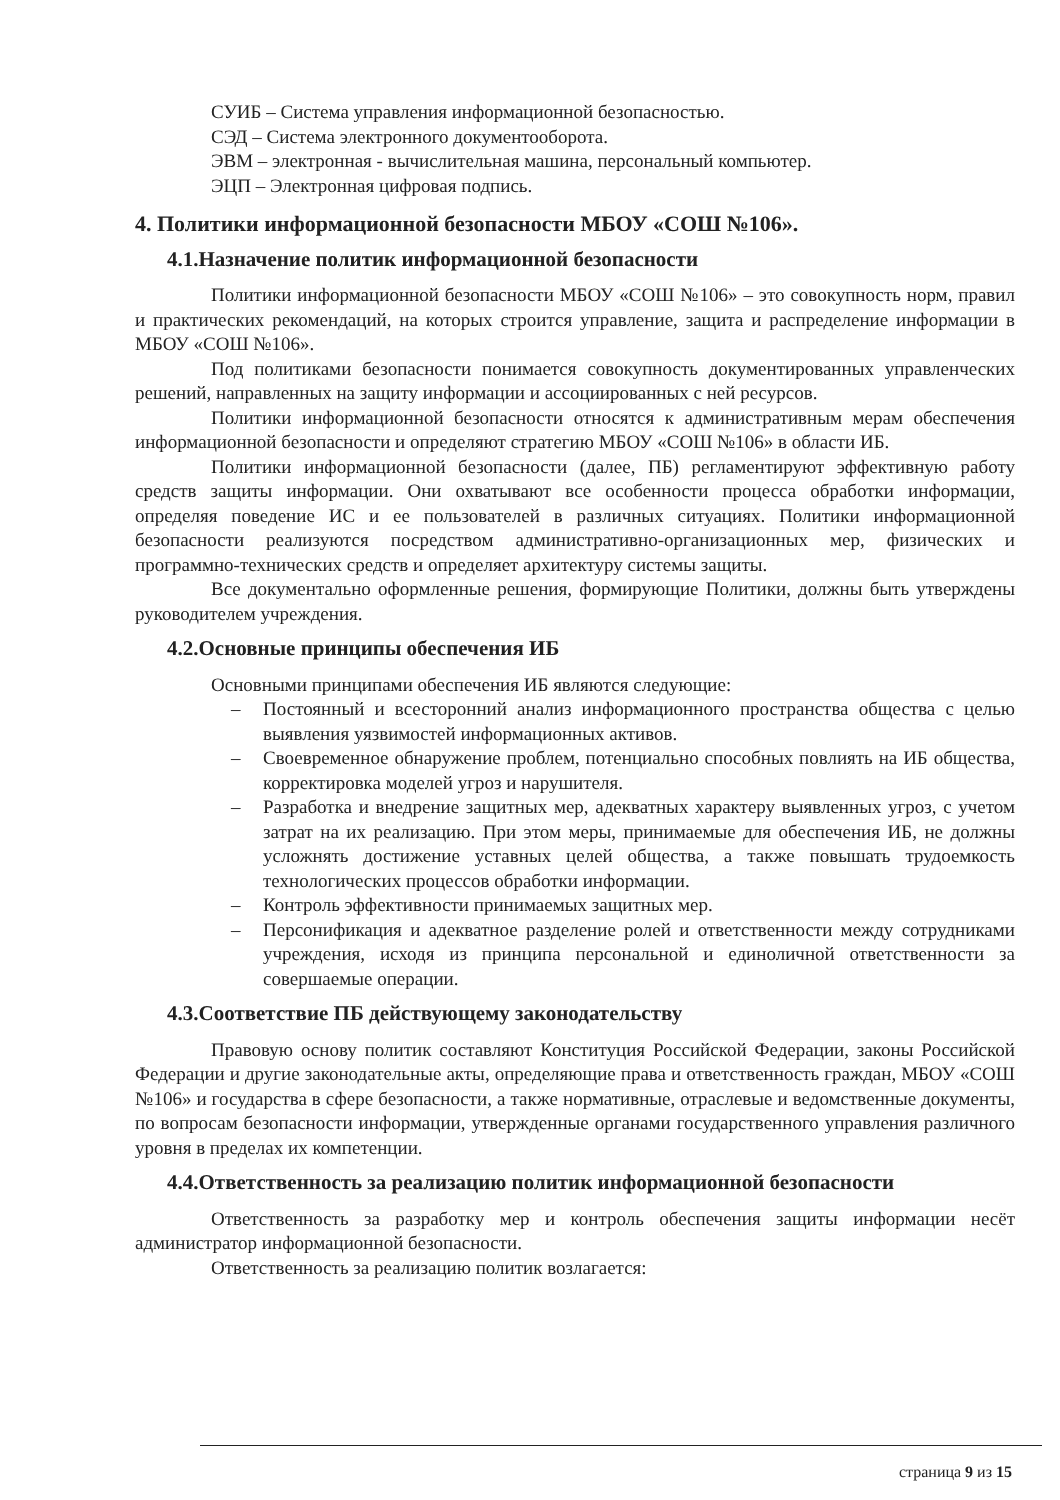СУИБ – Система управления информационной безопасностью.
СЭД – Система электронного документооборота.
ЭВМ – электронная - вычислительная машина, персональный компьютер.
ЭЦП – Электронная цифровая подпись.
4. Политики информационной безопасности МБОУ «СОШ №106».
4.1.Назначение политик информационной безопасности
Политики информационной безопасности МБОУ «СОШ №106» – это совокупность норм, правил и практических рекомендаций, на которых строится управление, защита и распределение информации в МБОУ «СОШ №106».
Под политиками безопасности понимается совокупность документированных управленческих решений, направленных на защиту информации и ассоциированных с ней ресурсов.
Политики информационной безопасности относятся к административным мерам обеспечения информационной безопасности и определяют стратегию МБОУ «СОШ №106» в области ИБ.
Политики информационной безопасности (далее, ПБ) регламентируют эффективную работу средств защиты информации. Они охватывают все особенности процесса обработки информации, определяя поведение ИС и ее пользователей в различных ситуациях. Политики информационной безопасности реализуются посредством административно-организационных мер, физических и программно-технических средств и определяет архитектуру системы защиты.
Все документально оформленные решения, формирующие Политики, должны быть утверждены руководителем учреждения.
4.2.Основные принципы обеспечения ИБ
Основными принципами обеспечения ИБ являются следующие:
– Постоянный и всесторонний анализ информационного пространства общества с целью выявления уязвимостей информационных активов.
– Своевременное обнаружение проблем, потенциально способных повлиять на ИБ общества, корректировка моделей угроз и нарушителя.
– Разработка и внедрение защитных мер, адекватных характеру выявленных угроз, с учетом затрат на их реализацию. При этом меры, принимаемые для обеспечения ИБ, не должны усложнять достижение уставных целей общества, а также повышать трудоемкость технологических процессов обработки информации.
– Контроль эффективности принимаемых защитных мер.
– Персонификация и адекватное разделение ролей и ответственности между сотрудниками учреждения, исходя из принципа персональной и единоличной ответственности за совершаемые операции.
4.3.Соответствие ПБ действующему законодательству
Правовую основу политик составляют Конституция Российской Федерации, законы Российской Федерации и другие законодательные акты, определяющие права и ответственность граждан, МБОУ «СОШ №106» и государства в сфере безопасности, а также нормативные, отраслевые и ведомственные документы, по вопросам безопасности информации, утвержденные органами государственного управления различного уровня в пределах их компетенции.
4.4.Ответственность за реализацию политик информационной безопасности
Ответственность за разработку мер и контроль обеспечения защиты информации несёт администратор информационной безопасности.
Ответственность за реализацию политик возлагается:
страница 9 из 15